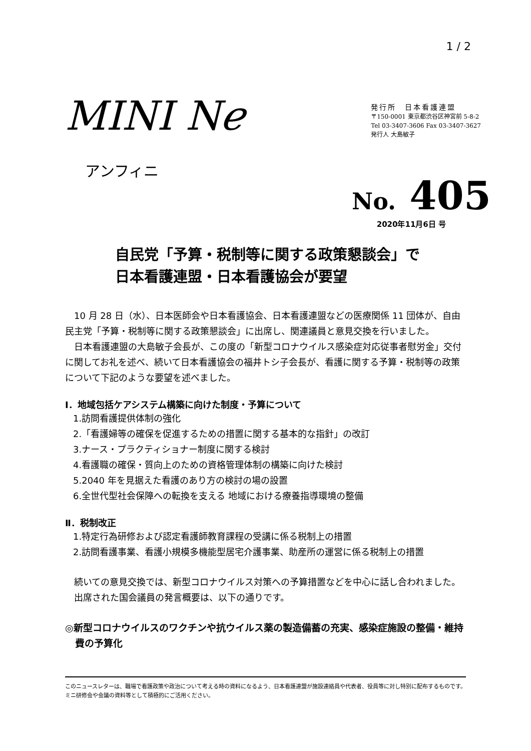1 / 2
MINI Nℯ
アンフィニ
発行所　日本看護連盟
〒150-0001 東京都渋谷区神宮前 5-8-2
Tel 03-3407-3606 Fax 03-3407-3627
発行人 大島敏子
No. 405
2020年11月6日 号
自民党「予算・税制等に関する政策懇談会」で
日本看護連盟・日本看護協会が要望
10 月 28 日（水）、日本医師会や日本看護協会、日本看護連盟などの医療関係 11 団体が、自由民主党「予算・税制等に関する政策懇談会」に出席し、関連議員と意見交換を行いました。
日本看護連盟の大島敏子会長が、この度の「新型コロナウイルス感染症対応従事者慰労金」交付に関してお礼を述べ、続いて日本看護協会の福井トシ子会長が、看護に関する予算・税制等の政策について下記のような要望を述べました。
Ⅰ．地域包括ケアシステム構築に向けた制度・予算について
1.訪問看護提供体制の強化
2.「看護婦等の確保を促進するための措置に関する基本的な指針」の改訂
3.ナース・プラクティショナー制度に関する検討
4.看護職の確保・質向上のための資格管理体制の構築に向けた検討
5.2040 年を見据えた看護のあり方の検討の場の設置
6.全世代型社会保障への転換を支える 地域における療養指導環境の整備
Ⅱ．税制改正
1.特定行為研修および認定看護師教育課程の受講に係る税制上の措置
2.訪問看護事業、看護小規模多機能型居宅介護事業、助産所の運営に係る税制上の措置
続いての意見交換では、新型コロナウイルス対策への予算措置などを中心に話し合われました。
出席された国会議員の発言概要は、以下の通りです。
◎新型コロナウイルスのワクチンや抗ウイルス薬の製造備蓄の充実、感染症施設の整備・維持費の予算化
このニュースレターは、職場で看護政策や政治について考える時の資料になるよう、日本看護連盟が施設連絡員や代表者、役員等に対し特別に配布するものです。ミニ研修会や会議の資料等として積極的にご活用ください。